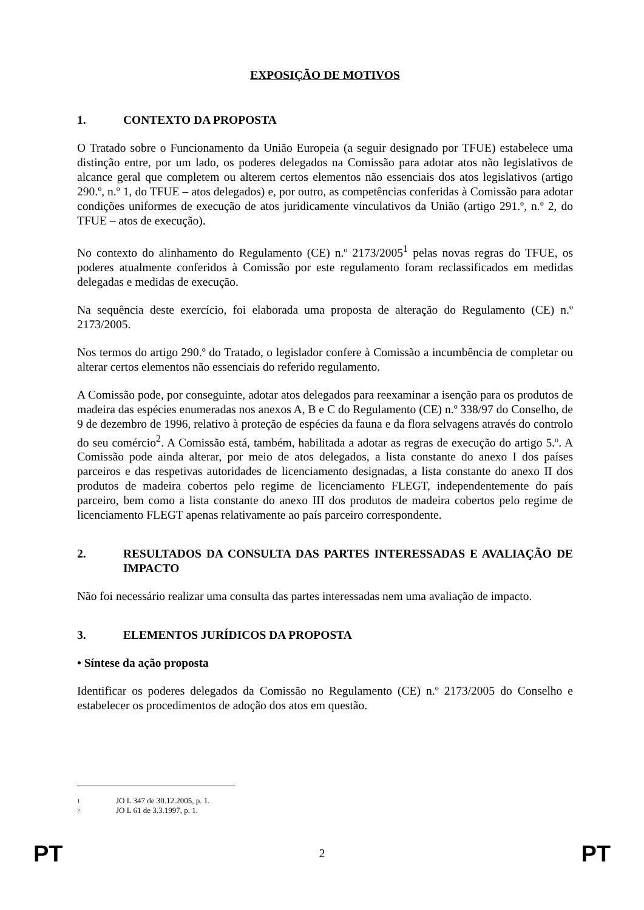EXPOSIÇÃO DE MOTIVOS
1. CONTEXTO DA PROPOSTA
O Tratado sobre o Funcionamento da União Europeia (a seguir designado por TFUE) estabelece uma distinção entre, por um lado, os poderes delegados na Comissão para adotar atos não legislativos de alcance geral que completem ou alterem certos elementos não essenciais dos atos legislativos (artigo 290.º, n.º 1, do TFUE – atos delegados) e, por outro, as competências conferidas à Comissão para adotar condições uniformes de execução de atos juridicamente vinculativos da União (artigo 291.º, n.º 2, do TFUE – atos de execução).
No contexto do alinhamento do Regulamento (CE) n.º 2173/2005<sup>1</sup> pelas novas regras do TFUE, os poderes atualmente conferidos à Comissão por este regulamento foram reclassificados em medidas delegadas e medidas de execução.
Na sequência deste exercício, foi elaborada uma proposta de alteração do Regulamento (CE) n.º 2173/2005.
Nos termos do artigo 290.º do Tratado, o legislador confere à Comissão a incumbência de completar ou alterar certos elementos não essenciais do referido regulamento.
A Comissão pode, por conseguinte, adotar atos delegados para reexaminar a isenção para os produtos de madeira das espécies enumeradas nos anexos A, B e C do Regulamento (CE) n.º 338/97 do Conselho, de 9 de dezembro de 1996, relativo à proteção de espécies da fauna e da flora selvagens através do controlo do seu comércio<sup>2</sup>. A Comissão está, também, habilitada a adotar as regras de execução do artigo 5.º. A Comissão pode ainda alterar, por meio de atos delegados, a lista constante do anexo I dos países parceiros e das respetivas autoridades de licenciamento designadas, a lista constante do anexo II dos produtos de madeira cobertos pelo regime de licenciamento FLEGT, independentemente do país parceiro, bem como a lista constante do anexo III dos produtos de madeira cobertos pelo regime de licenciamento FLEGT apenas relativamente ao país parceiro correspondente.
2. RESULTADOS DA CONSULTA DAS PARTES INTERESSADAS E AVALIAÇÃO DE IMPACTO
Não foi necessário realizar uma consulta das partes interessadas nem uma avaliação de impacto.
3. ELEMENTOS JURÍDICOS DA PROPOSTA
• Síntese da ação proposta
Identificar os poderes delegados da Comissão no Regulamento (CE) n.º 2173/2005 do Conselho e estabelecer os procedimentos de adoção dos atos em questão.
1 JO L 347 de 30.12.2005, p. 1.
2 JO L 61 de 3.3.1997, p. 1.
PT 2 PT